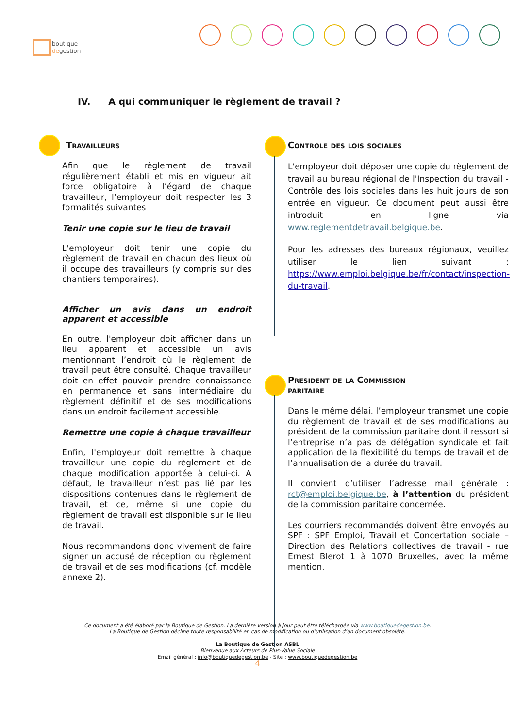boutique
degestion
IV. A qui communiquer le règlement de travail ?
Travailleurs
Afin que le règlement de travail régulièrement établi et mis en vigueur ait force obligatoire à l’égard de chaque travailleur, l’employeur doit respecter les 3 formalités suivantes :
Tenir une copie sur le lieu de travail
L'employeur doit tenir une copie du règlement de travail en chacun des lieux où il occupe des travailleurs (y compris sur des chantiers temporaires).
Afficher un avis dans un endroit apparent et accessible
En outre, l'employeur doit afficher dans un lieu apparent et accessible un avis mentionnant l’endroit où le règlement de travail peut être consulté. Chaque travailleur doit en effet pouvoir prendre connaissance en permanence et sans intermédiaire du règlement définitif et de ses modifications dans un endroit facilement accessible.
Remettre une copie à chaque travailleur
Enfin, l'employeur doit remettre à chaque travailleur une copie du règlement et de chaque modification apportée à celui-ci. A défaut, le travailleur n’est pas lié par les dispositions contenues dans le règlement de travail, et ce, même si une copie du règlement de travail est disponible sur le lieu de travail.
Nous recommandons donc vivement de faire signer un accusé de réception du règlement de travail et de ses modifications (cf. modèle annexe 2).
Controle des lois sociales
L'employeur doit déposer une copie du règlement de travail au bureau régional de l'Inspection du travail - Contrôle des lois sociales dans les huit jours de son entrée en vigueur. Ce document peut aussi être introduit en ligne via www.reglementdetravail.belgique.be.
Pour les adresses des bureaux régionaux, veuillez utiliser le lien suivant : https://www.emploi.belgique.be/fr/contact/inspection-du-travail.
President de la Commission
paritaire
Dans le même délai, l’employeur transmet une copie du règlement de travail et de ses modifications au président de la commission paritaire dont il ressort si l’entreprise n’a pas de délégation syndicale et fait application de la flexibilité du temps de travail et de l’annualisation de la durée du travail.
Il convient d’utiliser l’adresse mail générale : rct@emploi.belgique.be, à l’attention du président de la commission paritaire concernée.
Les courriers recommandés doivent être envoyés au SPF : SPF Emploi, Travail et Concertation sociale – Direction des Relations collectives de travail - rue Ernest Blerot 1 à 1070 Bruxelles, avec la même mention.
Ce document a été élaboré par la Boutique de Gestion. La dernière version à jour peut être téléchargée via www.boutiquedegestion.be.
La Boutique de Gestion décline toute responsabilité en cas de modification ou d’utilisation d’un document obsolète.
La Boutique de Gestion ASBL
Bienvenue aux Acteurs de Plus-Value Sociale
Email général : info@boutiquedegestion.be - Site : www.boutiquedegestion.be
4